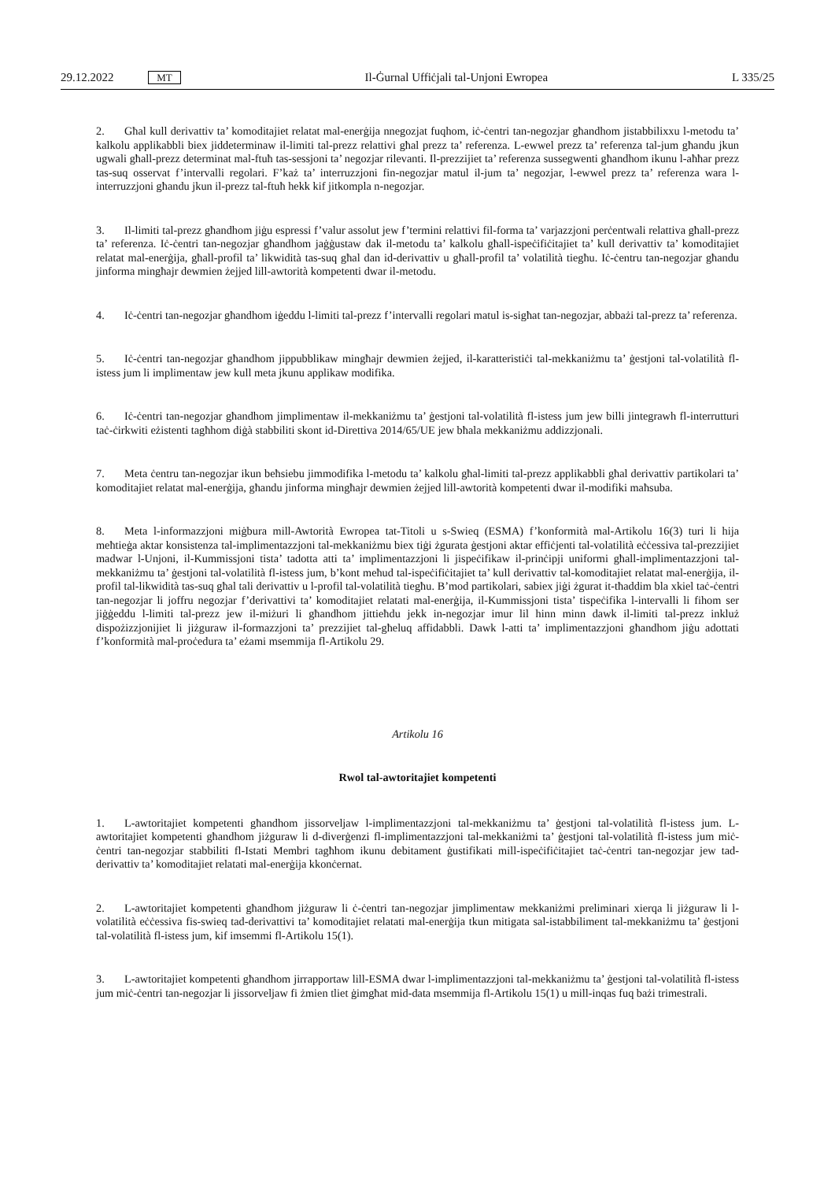29.12.2022 MT Il-Ġurnal Uffiċjali tal-Unjoni Ewropea L 335/25
2. Għal kull derivattiv ta’ komoditajiet relatat mal-enerġija nnegozjat fuqhom, iċ-ċentri tan-negozjar għandhom jistabbilixxu l-metodu ta’ kalkolu applikabbli biex jiddeterminaw il-limiti tal-prezz relattivi għal prezz ta’ referenza. L-ewwel prezz ta’ referenza tal-jum għandu jkun ugwali għall-prezz determinat mal-ftuħ tas-sessjoni ta’ negozjar rilevanti. Il-prezzijiet ta’ referenza sussegwenti għandhom ikunu l-aħħar prezz tas-suq osservat f’intervalli regolari. F’każ ta’ interruzzjoni fin-negozjar matul il-jum ta’ negozjar, l-ewwel prezz ta’ referenza wara l-interruzzjoni għandu jkun il-prezz tal-ftuħ hekk kif jitkompla n-negozjar.
3. Il-limiti tal-prezz għandhom jiġu espressi f’valur assolut jew f’termini relattivi fil-forma ta’ varjazzjoni perċentwali relattiva għall-prezz ta’ referenza. Iċ-ċentri tan-negozjar għandhom jaġġustaw dak il-metodu ta’ kalkolu għall-ispeċifiċitajiet ta’ kull derivattiv ta’ komoditajiet relatat mal-enerġija, għall-profil ta’ likwidità tas-suq għal dan id-derivattiv u għall-profil ta’ volatilità tiegħu. Iċ-ċentru tan-negozjar għandu jinforma mingħajr dewmien żejjed lill-awtorità kompetenti dwar il-metodu.
4. Iċ-ċentri tan-negozjar għandhom iġeddu l-limiti tal-prezz f’intervalli regolari matul is-sigħat tan-negozjar, abbażi tal-prezz ta’ referenza.
5. Iċ-ċentri tan-negozjar għandhom jippubblikaw mingħajr dewmien żejjed, il-karatteristiċi tal-mekkaniżmu ta’ ġestjoni tal-volatilità fl-istess jum li implimentaw jew kull meta jkunu applikaw modifika.
6. Iċ-ċentri tan-negozjar għandhom jimplimentaw il-mekkaniżmu ta’ ġestjoni tal-volatilità fl-istess jum jew billi jintegrawh fl-interrutturi taċ-ċirkwiti eżistenti tagħhom diġà stabbiliti skont id-Direttiva 2014/65/UE jew bħala mekkaniżmu addizzjonali.
7. Meta ċentru tan-negozjar ikun beħsiebu jimmodifika l-metodu ta’ kalkolu għal-limiti tal-prezz applikabbli għal derivattiv partikolari ta’ komoditajiet relatat mal-enerġija, għandu jinforma mingħajr dewmien żejjed lill-awtorità kompetenti dwar il-modifiki maħsuba.
8. Meta l-informazzjoni miġbura mill-Awtorità Ewropea tat-Titoli u s-Swieq (ESMA) f’konformità mal-Artikolu 16(3) turi li hija meħtieġa aktar konsistenza tal-implimentazzjoni tal-mekkaniżmu biex tiġi żgurata ġestjoni aktar effiċjenti tal-volatilità eċċessiva tal-prezzijiet madwar l-Unjoni, il-Kummissjoni tista’ tadotta atti ta’ implimentazzjoni li jispeċifikaw il-prinċipji uniformi għall-implimentazzjoni tal-mekkaniżmu ta’ ġestjoni tal-volatilità fl-istess jum, b’kont meħud tal-ispeċifiċitajiet ta’ kull derivattiv tal-komoditajiet relatat mal-enerġija, il-profil tal-likwidità tas-suq għal tali derivattiv u l-profil tal-volatilità tiegħu. B’mod partikolari, sabiex jiġi żgurat it-tħaddim bla xkiel taċ-ċentri tan-negozjar li joffru negozjar f’derivattivi ta’ komoditajiet relatati mal-enerġija, il-Kummissjoni tista’ tispeċifika l-intervalli li fihom ser jiġġeddu l-limiti tal-prezz jew il-miżuri li għandhom jittieħdu jekk in-negozjar imur lil hinn minn dawk il-limiti tal-prezz inkluż dispożizzjonijiet li jiżguraw il-formazzjoni ta’ prezzijiet tal-għeluq affidabbli. Dawk l-atti ta’ implimentazzjoni għandhom jiġu adottati f’konformità mal-proċedura ta’ eżami msemmija fl-Artikolu 29.
Artikolu 16
Rwol tal-awtoritajiet kompetenti
1. L-awtoritajiet kompetenti għandhom jissorveljaw l-implimentazzjoni tal-mekkaniżmu ta’ ġestjoni tal-volatilità fl-istess jum. L-awtoritajiet kompetenti għandhom jiżguraw li d-diverġenzi fl-implimentazzjoni tal-mekkaniżmi ta’ ġestjoni tal-volatilità fl-istess jum miċ-ċentri tan-negozjar stabbiliti fl-Istati Membri tagħhom ikunu debitament ġustifikati mill-ispeċifiċitajiet taċ-ċentri tan-negozjar jew tad-derivattiv ta’ komoditajiet relatati mal-enerġija kkonċernat.
2. L-awtoritajiet kompetenti għandhom jiżguraw li ċ-ċentri tan-negozjar jimplimentaw mekkaniżmi preliminari xierqa li jiżguraw li l-volatilità eċċessiva fis-swieq tad-derivattivi ta’ komoditajiet relatati mal-enerġija tkun mitigata sal-istabbiliment tal-mekkaniżmu ta’ ġestjoni tal-volatilità fl-istess jum, kif imsemmi fl-Artikolu 15(1).
3. L-awtoritajiet kompetenti għandhom jirrapportaw lill-ESMA dwar l-implimentazzjoni tal-mekkaniżmu ta’ ġestjoni tal-volatilità fl-istess jum miċ-ċentri tan-negozjar li jissorveljaw fi żmien tliet ġimgħat mid-data msemmija fl-Artikolu 15(1) u mill-inqas fuq bażi trimestrali.